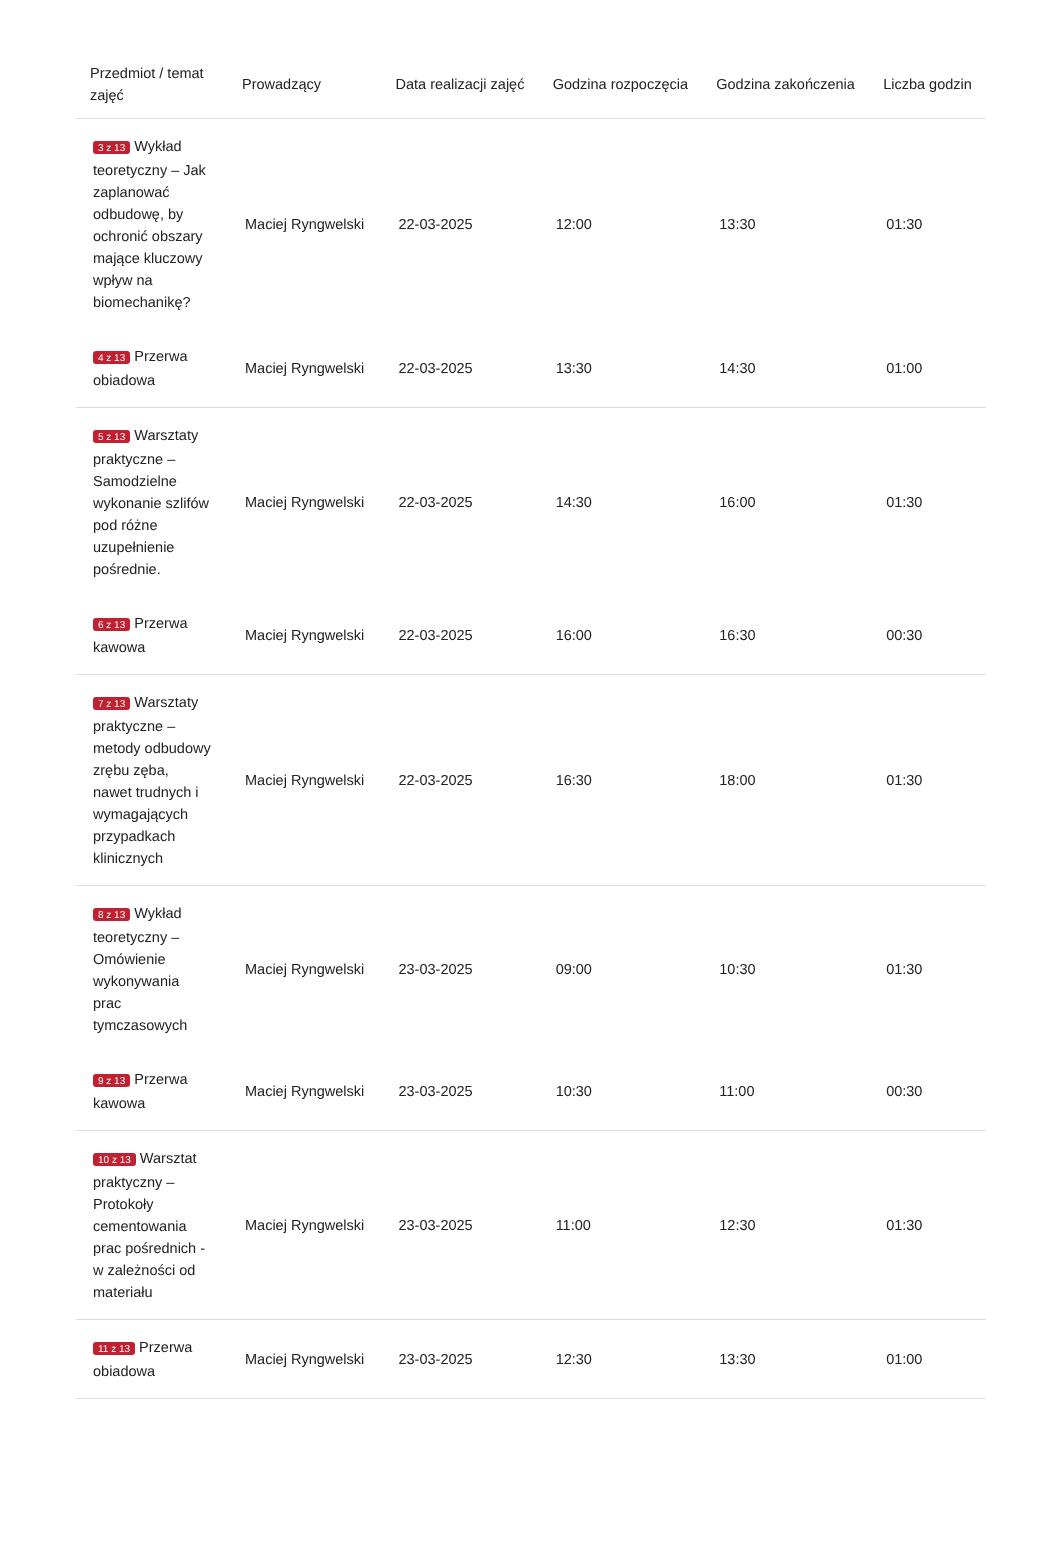| Przedmiot / temat zajęć | Prowadzący | Data realizacji zajęć | Godzina rozpoczęcia | Godzina zakończenia | Liczba godzin |
| --- | --- | --- | --- | --- | --- |
| 3 z 13 Wykład teoretyczny – Jak zaplanować odbudowę, by ochronić obszary mające kluczowy wpływ na biomechanikę? | Maciej Ryngwelski | 22-03-2025 | 12:00 | 13:30 | 01:30 |
| 4 z 13 Przerwa obiadowa | Maciej Ryngwelski | 22-03-2025 | 13:30 | 14:30 | 01:00 |
| 5 z 13 Warsztaty praktyczne – Samodzielne wykonanie szlifów pod różne uzupełnienie pośrednie. | Maciej Ryngwelski | 22-03-2025 | 14:30 | 16:00 | 01:30 |
| 6 z 13 Przerwa kawowa | Maciej Ryngwelski | 22-03-2025 | 16:00 | 16:30 | 00:30 |
| 7 z 13 Warsztaty praktyczne – metody odbudowy zrębu zęba, nawet trudnych i wymagających przypadkach klinicznych | Maciej Ryngwelski | 22-03-2025 | 16:30 | 18:00 | 01:30 |
| 8 z 13 Wykład teoretyczny – Omówienie wykonywania prac tymczasowych | Maciej Ryngwelski | 23-03-2025 | 09:00 | 10:30 | 01:30 |
| 9 z 13 Przerwa kawowa | Maciej Ryngwelski | 23-03-2025 | 10:30 | 11:00 | 00:30 |
| 10 z 13 Warsztat praktyczny – Protokoły cementowania prac pośrednich - w zależności od materiału | Maciej Ryngwelski | 23-03-2025 | 11:00 | 12:30 | 01:30 |
| 11 z 13 Przerwa obiadowa | Maciej Ryngwelski | 23-03-2025 | 12:30 | 13:30 | 01:00 |